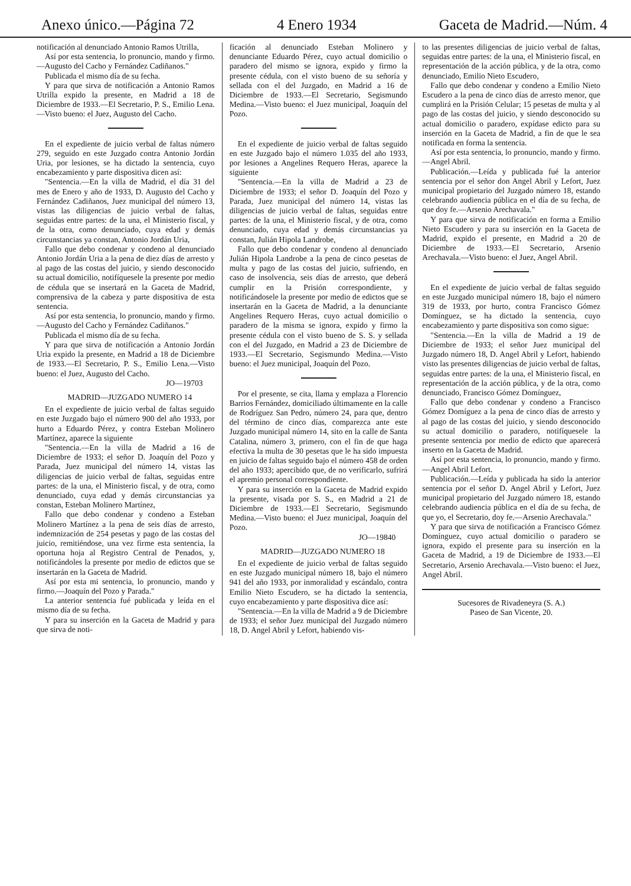Anexo único.—Página 72 4 Enero 1934 Gaceta de Madrid.—Núm. 4
notificación al denunciado Antonio Ramos Utrilla,
Así por esta sentencia, lo pronuncio, mando y firmo.—Augusto del Cacho y Fernández Cadiñanos."
Publicada el mismo día de su fecha.
Y para que sirva de notificación a Antonio Ramos Utrilla expido la presente, en Madrid a 18 de Diciembre de 1933.—El Secretario, P. S., Emilio Lena.—Visto bueno: el Juez, Augusto del Cacho.
En el expediente de juicio verbal de faltas número 279, seguido en este Juzgado contra Antonio Jordán Uria, por lesiones, se ha dictado la sentencia, cuyo encabezamiento y parte dispositiva dicen así:
"Sentencia.—En la villa de Madrid, el día 31 del mes de Enero y año de 1933, D. Augusto del Cacho y Fernández Cadiñanos, Juez municipal del número 13, vistas las diligencias de juicio verbal de faltas, seguidas entre partes: de la una, el Ministerio fiscal, y de la otra, como denunciado, cuya edad y demás circunstancias ya constan, Antonio Jordán Uria,
Fallo que debo condenar y condeno al denunciado Antonio Jordán Uria a la pena de diez días de arresto y al pago de las costas del juicio, y siendo desconocido su actual domicilio, notifíquesele la presente por medio de cédula que se insertará en la Gaceta de Madrid, comprensiva de la cabeza y parte dispositiva de esta sentencia.
Así por esta sentencia, lo pronuncio, mando y firmo.—Augusto del Cacho y Fernández Cadiñanos."
Publicada el mismo día de su fecha.
Y para que sirva de notificación a Antonio Jordán Uria expido la presente, en Madrid a 18 de Diciembre de 1933.—El Secretario, P. S., Emilio Lena.—Visto bueno: el Juez, Augusto del Cacho.
JO—19703
MADRID—JUZGADO NUMERO 14
En el expediente de juicio verbal de faltas seguido en este Juzgado bajo el número 900 del año 1933, por hurto a Eduardo Pérez, y contra Esteban Molinero Martínez, aparece la siguiente
"Sentencia.—En la villa de Madrid a 16 de Diciembre de 1933; el señor D. Joaquín del Pozo y Parada, Juez municipal del número 14, vistas las diligencias de juicio verbal de faltas, seguidas entre partes: de la una, el Ministerio fiscal, y de otra, como denunciado, cuya edad y demás circunstancias ya constan, Esteban Molinero Martínez,
Fallo que debo condenar y condeno a Esteban Molinero Martínez a la pena de seis días de arresto, indemnización de 254 pesetas y pago de las costas del juicio, remitiéndose, una vez firme esta sentencia, la oportuna hoja al Registro Central de Penados, y, notificándoles la presente por medio de edictos que se insertarán en la Gaceta de Madrid.
Así por esta mi sentencia, lo pronuncio, mando y firmo.—Joaquín del Pozo y Parada."
La anterior sentencia fué publicada y leída en el mismo día de su fecha.
Y para su inserción en la Gaceta de Madrid y para que sirva de noti-
ficación al denunciado Esteban Molinero y denunciante Eduardo Pérez, cuyo actual domicilio o paradero del mismo se ignora, expido y firmo la presente cédula, con el visto bueno de su señoría y sellada con el del Juzgado, en Madrid a 16 de Diciembre de 1933.—El Secretario, Segismundo Medina.—Visto bueno: el Juez municipal, Joaquín del Pozo.
En el expediente de juicio verbal de faltas seguido en este Juzgado bajo el número 1.035 del año 1933, por lesiones a Angelines Requero Heras, aparece la siguiente
"Sentencia.—En la villa de Madrid a 23 de Diciembre de 1933; el señor D. Joaquín del Pozo y Parada, Juez municipal del número 14, vistas las diligencias de juicio verbal de faltas, seguidas entre partes: de la una, el Ministerio fiscal, y de otra, como denunciado, cuya edad y demás circunstancias ya constan, Julián Hipola Landrobe,
Fallo que debo condenar y condeno al denunciado Julián Hipola Landrobe a la pena de cinco pesetas de multa y pago de las costas del juicio, sufriendo, en caso de insolvencia, seis días de arresto, que deberá cumplir en la Prisión correspondiente, y notificándosele la presente por medio de edictos que se insertarán en la Gaceta de Madrid, a la denunciante Angelines Requero Heras, cuyo actual domicilio o paradero de la misma se ignora, expido y firmo la presente cédula con el visto bueno de S. S. y sellada con el del Juzgado, en Madrid a 23 de Diciembre de 1933.—El Secretario, Segismundo Medina.—Visto bueno: el Juez municipal, Joaquín del Pozo.
Por el presente, se cita, llama y emplaza a Florencio Barrios Fernández, domiciliado últimamente en la calle de Rodríguez San Pedro, número 24, para que, dentro del término de cinco días, comparezca ante este Juzgado municipal número 14, sito en la calle de Santa Catalina, número 3, primero, con el fin de que haga efectiva la multa de 30 pesetas que le ha sido impuesta en juicio de faltas seguido bajo el número 458 de orden del año 1933; apercibido que, de no verificarlo, sufrirá el apremio personal correspondiente.
Y para su inserción en la Gaceta de Madrid expido la presente, visada por S. S., en Madrid a 21 de Diciembre de 1933.—El Secretario, Segismundo Medina.—Visto bueno: el Juez municipal, Joaquín del Pozo.
JO—19840
MADRID—JUZGADO NUMERO 18
En el expediente de juicio verbal de faltas seguido en este Juzgado municipal número 18, bajo el número 941 del año 1933, por inmoralidad y escándalo, contra Emilio Nieto Escudero, se ha dictado la sentencia, cuyo encabezamiento y parte dispositiva dice así:
"Sentencia.—En la villa de Madrid a 9 de Diciembre de 1933; el señor Juez municipal del Juzgado número 18, D. Angel Abril y Lefort, habiendo vis-
to las presentes diligencias de juicio verbal de faltas, seguidas entre partes: de la una, el Ministerio fiscal, en representación de la acción pública, y de la otra, como denunciado, Emilio Nieto Escudero,
Fallo que debo condenar y condeno a Emilio Nieto Escudero a la pena de cinco días de arresto menor, que cumplirá en la Prisión Celular; 15 pesetas de multa y al pago de las costas del juicio, y siendo desconocido su actual domicilio o paradero, expídase edicto para su inserción en la Gaceta de Madrid, a fin de que le sea notificada en forma la sentencia.
Así por esta sentencia, lo pronuncio, mando y firmo.—Angel Abril.
Publicación.—Leída y publicada fué la anterior sentencia por el señor don Angel Abril y Lefort, Juez municipal propietario del Juzgado número 18, estando celebrando audiencia pública en el día de su fecha, de que doy fe.—Arsenio Arechavala."
Y para que sirva de notificación en forma a Emilio Nieto Escudero y para su inserción en la Gaceta de Madrid, expido el presente, en Madrid a 20 de Diciembre de 1933.—El Secretario, Arsenio Arechavala.—Visto bueno: el Juez, Angel Abril.
En el expediente de juicio verbal de faltas seguido en este Juzgado municipal número 18, bajo el número 319 de 1933, por hurto, contra Francisco Gómez Domínguez, se ha dictado la sentencia, cuyo encabezamiento y parte dispositiva son como sigue:
"Sentencia.—En la villa de Madrid a 19 de Diciembre de 1933; el señor Juez municipal del Juzgado número 18, D. Angel Abril y Lefort, habiendo visto las presentes diligencias de juicio verbal de faltas, seguidas entre partes: de la una, el Ministerio fiscal, en representación de la acción pública, y de la otra, como denunciado, Francisco Gómez Domínguez,
Fallo que debo condenar y condeno a Francisco Gómez Domíguez a la pena de cinco días de arresto y al pago de las costas del juicio, y siendo desconocido su actual domicilio o paradero, notifíquesele la presente sentencia por medio de edicto que aparecerá inserto en la Gaceta de Madrid.
Así por esta sentencia, lo pronuncio, mando y firmo.—Angel Abril Lefort.
Publicación.—Leída y publicada ha sido la anterior sentencia por el señor D. Angel Abril y Lefort, Juez municipal propietario del Juzgado número 18, estando celebrando audiencia pública en el día de su fecha, de que yo, el Secretario, doy fe.—Arsenio Arechavala."
Y para que sirva de notificación a Francisco Gómez Domínguez, cuyo actual domicilio o paradero se ignora, expido el presente para su inserción en la Gaceta de Madrid, a 19 de Diciembre de 1933.—El Secretario, Arsenio Arechavala.—Visto bueno: el Juez, Angel Abril.
Sucesores de Rivadeneyra (S. A.)
Paseo de San Vicente, 20.